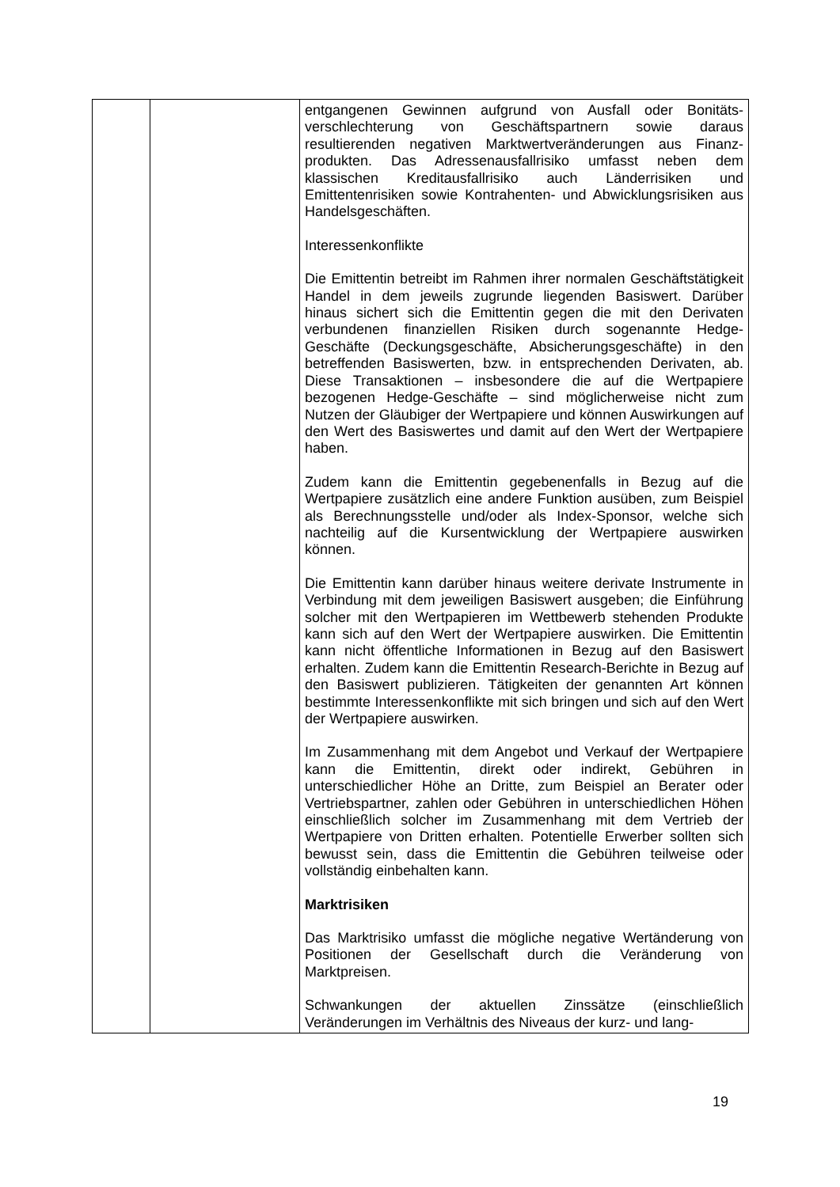| | | entgangenen Gewinnen aufgrund von Ausfall oder Bonitäts­verschlechterung von Geschäftspartnern sowie daraus resultierenden negativen Marktwertveränderungen aus Finanz­produkten. Das Adressenausfallrisiko umfasst neben dem klassischen Kreditausfallrisiko auch Länderrisiken und Emittentenrisiken sowie Kontrahenten- und Abwicklungsrisiken aus Handelsgeschäften. Interessenkonflikte Die Emittentin betreibt im Rahmen ihrer normalen Geschäftstätigkeit Handel in dem jeweils zugrunde liegenden Basiswert. Darüber hinaus sichert sich die Emittentin gegen die mit den Derivaten verbundenen finanziellen Risiken durch sogenannte Hedge-Geschäfte (Deckungsgeschäfte, Absicher­ungsgeschäfte) in den betreffenden Basiswerten, bzw. in entsprechenden Derivaten, ab. Diese Transaktionen – insbesondere die auf die Wertpapiere bezogenen Hedge-Ge­schäfte – sind möglicherweise nicht zum Nutzen der Gläubiger der Wertpapiere und können Auswirkungen auf den Wert des Basiswertes und damit auf den Wert der Wertpapiere haben. Zudem kann die Emittentin gegebenenfalls in Bezug auf die Wertpapiere zusätzlich eine andere Funktion ausüben, zum Beispiel als Berechnungsstelle und/oder als Index-Sponsor, welche sich nachteilig auf die Kursentwicklung der Wertpapiere auswirken können. Die Emittentin kann darüber hinaus weitere derivate Instrumente in Verbindung mit dem jeweiligen Basiswert ausgeben; die Einführung solcher mit den Wertpapieren im Wettbewerb stehenden Produkte kann sich auf den Wert der Wertpapiere auswirken. Die Emittentin kann nicht öffentliche Informationen in Bezug auf den Basiswert erhalten. Zudem kann die Emittentin Research-Berichte in Bezug auf den Basiswert publizieren. Tätigkeiten der genannten Art können bestimmte Interessenkonflikte mit sich bringen und sich auf den Wert der Wertpapiere auswirken. Im Zusammenhang mit dem Angebot und Verkauf der Wert­papiere kann die Emittentin, direkt oder indirekt, Gebühren in unterschiedlicher Höhe an Dritte, zum Beispiel an Berater oder Vertriebspartner, zahlen oder Gebühren in unterschiedlichen Höhen einschließlich solcher im Zusammenhang mit dem Vertrieb der Wertpapiere von Dritten erhalten. Potentielle Erwerber sollten sich bewusst sein, dass die Emittentin die Gebühren teilweise oder vollständig einbehalten kann. Marktrisiken Das Marktrisiko umfasst die mögliche negative Wertänderung von Positionen der Gesellschaft durch die Veränderung von Marktpreisen. Schwankungen der aktuellen Zinssätze (einschließlich Veränderungen im Verhältnis des Niveaus der kurz- und lang- |
19